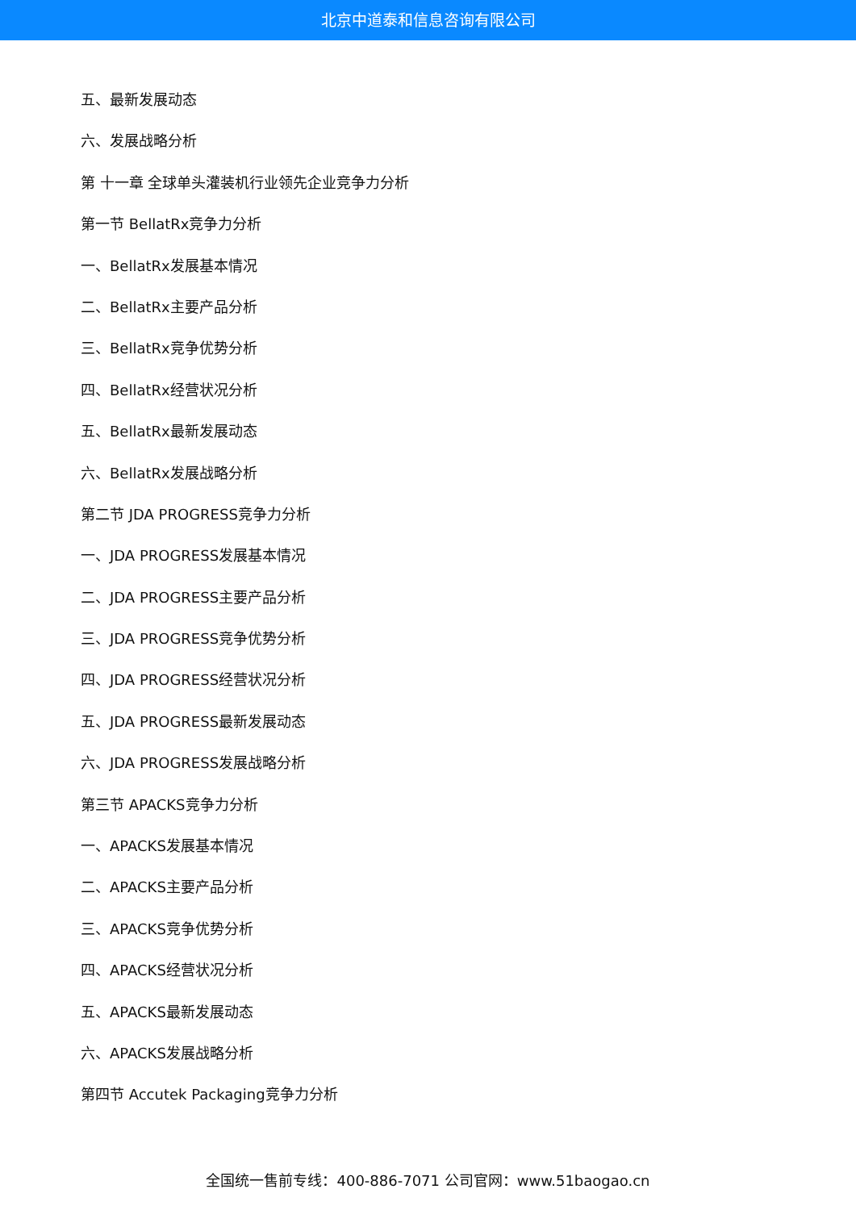北京中道泰和信息咨询有限公司
五、最新发展动态
六、发展战略分析
第 十一章 全球单头灌装机行业领先企业竞争力分析
第一节 BellatRx竞争力分析
一、BellatRx发展基本情况
二、BellatRx主要产品分析
三、BellatRx竞争优势分析
四、BellatRx经营状况分析
五、BellatRx最新发展动态
六、BellatRx发展战略分析
第二节 JDA PROGRESS竞争力分析
一、JDA PROGRESS发展基本情况
二、JDA PROGRESS主要产品分析
三、JDA PROGRESS竞争优势分析
四、JDA PROGRESS经营状况分析
五、JDA PROGRESS最新发展动态
六、JDA PROGRESS发展战略分析
第三节 APACKS竞争力分析
一、APACKS发展基本情况
二、APACKS主要产品分析
三、APACKS竞争优势分析
四、APACKS经营状况分析
五、APACKS最新发展动态
六、APACKS发展战略分析
第四节 Accutek Packaging竞争力分析
全国统一售前专线：400-886-7071 公司官网：www.51baogao.cn